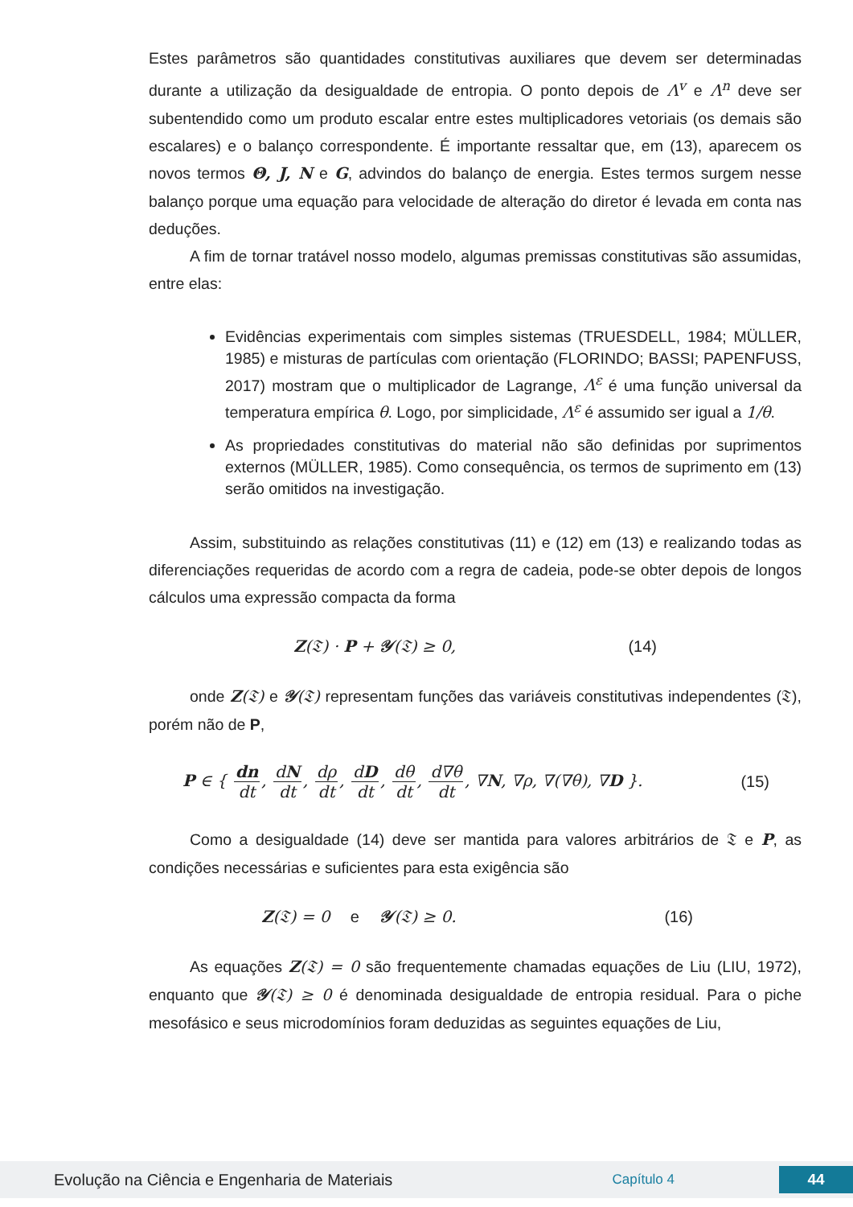Estes parâmetros são quantidades constitutivas auxiliares que devem ser determinadas durante a utilização da desigualdade de entropia. O ponto depois de Λ<sup>v</sup> e Λ<sup>n</sup> deve ser subentendido como um produto escalar entre estes multiplicadores vetoriais (os demais são escalares) e o balanço correspondente. É importante ressaltar que, em (13), aparecem os novos termos Θ, J, N e G, advindos do balanço de energia. Estes termos surgem nesse balanço porque uma equação para velocidade de alteração do diretor é levada em conta nas deduções.
A fim de tornar tratável nosso modelo, algumas premissas constitutivas são assumidas, entre elas:
Evidências experimentais com simples sistemas (TRUESDELL, 1984; MÜLLER, 1985) e misturas de partículas com orientação (FLORINDO; BASSI; PAPENFUSS, 2017) mostram que o multiplicador de Lagrange, Λ<sup>ε</sup> é uma função universal da temperatura empírica θ. Logo, por simplicidade, Λ<sup>ε</sup> é assumido ser igual a 1/θ.
As propriedades constitutivas do material não são definidas por suprimentos externos (MÜLLER, 1985). Como consequência, os termos de suprimento em (13) serão omitidos na investigação.
Assim, substituindo as relações constitutivas (11) e (12) em (13) e realizando todas as diferenciações requeridas de acordo com a regra de cadeia, pode-se obter depois de longos cálculos uma expressão compacta da forma
Z(𝔗) · P + 𝒴(𝔗) ≥ 0, (14)
onde Z(𝔗) e 𝒴(𝔗) representam funções das variáveis constitutivas independentes (𝔗), porém não de P,
P ∈ { dn dt, dN dt, dρ dt, dD dt, dθ dt, d∇θ dt, ∇N, ∇ρ, ∇(∇θ), ∇D }. (15)
Como a desigualdade (14) deve ser mantida para valores arbitrários de 𝔗 e P, as condições necessárias e suficientes para esta exigência são
Z(𝔗) = 0 e 𝒴(𝔗) ≥ 0. (16)
As equações Z(𝔗) = 0 são frequentemente chamadas equações de Liu (LIU, 1972), enquanto que 𝒴(𝔗) ≥ 0 é denominada desigualdade de entropia residual. Para o piche mesofásico e seus microdomínios foram deduzidas as seguintes equações de Liu,
Evolução na Ciência e Engenharia de Materiais Capítulo 4 44